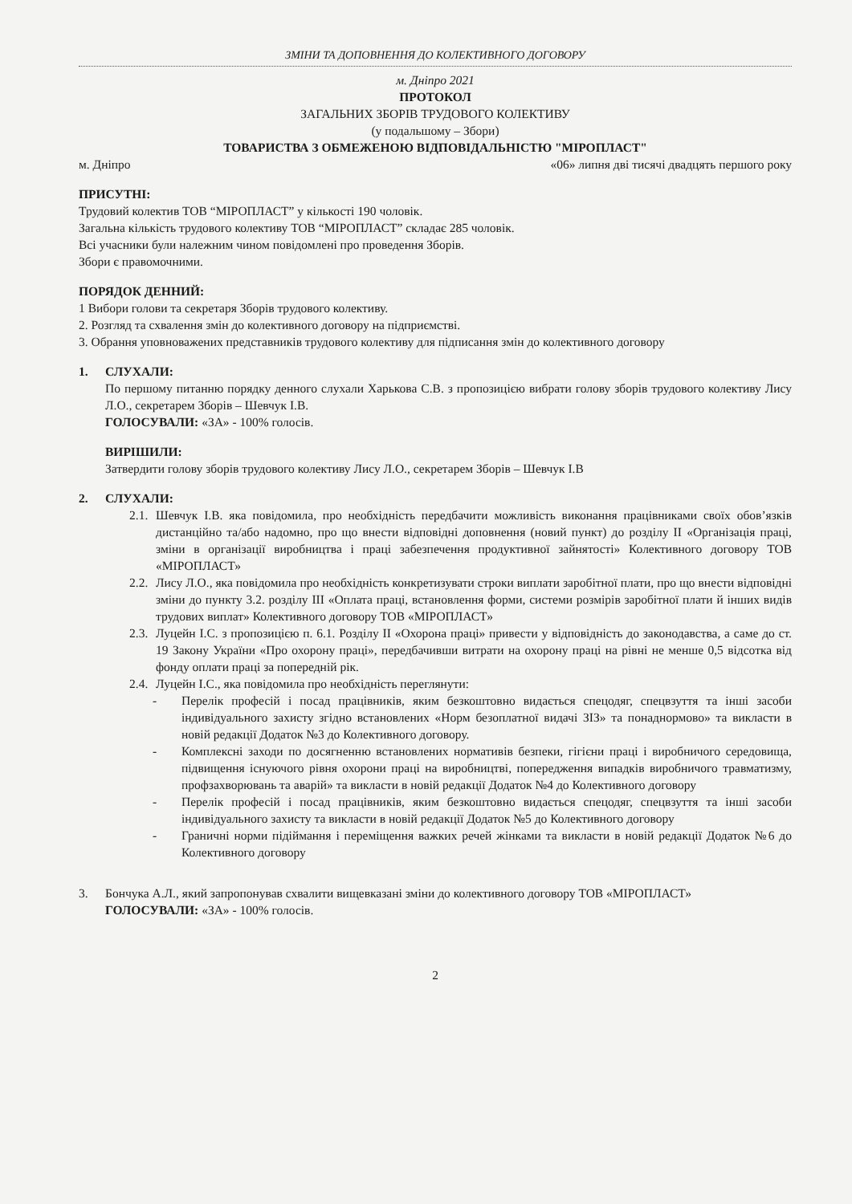ЗМІНИ ТА ДОПОВНЕННЯ ДО КОЛЕКТИВНОГО ДОГОВОРУ
м. Дніпро 2021
ПРОТОКОЛ
ЗАГАЛЬНИХ ЗБОРІВ ТРУДОВОГО КОЛЕКТИВУ
(у подальшому – Збори)
ТОВАРИСТВА З ОБМЕЖЕНОЮ ВІДПОВІДАЛЬНІСТЮ "МІРОПЛАСТ"
м. Дніпро «06» липня дві тисячі двадцять першого року
ПРИСУТНІ:
Трудовий колектив ТОВ “МІРОПЛАСТ” у кількості 190 чоловік.
Загальна кількість трудового колективу ТОВ “МІРОПЛАСТ” складає 285 чоловік.
Всі учасники були належним чином повідомлені про проведення Зборів.
Збори є правомочними.
ПОРЯДОК ДЕННИЙ:
1 Вибори голови та секретаря Зборів трудового колективу.
2. Розгляд та схвалення змін до колективного договору на підприємстві.
3. Обрання уповноважених представників трудового колективу для підписання змін до колективного договору
1. СЛУХАЛИ:
По першому питанню порядку денного слухали Харькова С.В. з пропозицією вибрати голову зборів трудового колективу Лису Л.О., секретарем Зборів – Шевчук І.В.
ГОЛОСУВАЛИ: «ЗА» - 100% голосів.
ВИРІШИЛИ:
Затвердити голову зборів трудового колективу Лису Л.О., секретарем Зборів – Шевчук І.В
2. СЛУХАЛИ:
2.1.
Шевчук І.В. яка повідомила, про необхідність передбачити можливість виконання працівниками своїх обов’язків дистанційно та/або надомно, про що внести відповідні доповнення (новий пункт) до розділу II «Організація праці, зміни в організації виробництва і праці забезпечення продуктивної зайнятості» Колективного договору ТОВ «МІРОПЛАСТ»
2.2.
Лису Л.О., яка повідомила про необхідність конкретизувати строки виплати заробітної плати, про що внести відповідні зміни до пункту 3.2. розділу III «Оплата праці, встановлення форми, системи розмірів заробітної плати й інших видів трудових виплат» Колективного договору ТОВ «МІРОПЛАСТ»
2.3.
Луцейн І.С. з пропозицією п. 6.1. Розділу II «Охорона праці» привести у відповідність до законодавства, а саме до ст. 19 Закону України «Про охорону праці», передбачивши витрати на охорону праці на рівні не менше 0,5 відсотка від фонду оплати праці за попередній рік.
2.4.
Луцейн І.С., яка повідомила про необхідність переглянути:
- Перелік професій і посад працівників, яким безкоштовно видається спецодяг, спецвзуття та інші засоби індивідуального захисту згідно встановлених «Норм безоплатної видачі ЗІЗ» та понаднормово» та викласти в новій редакції Додаток №3 до Колективного договору.
- Комплексні заходи по досягненню встановлених нормативів безпеки, гігієни праці і виробничого середовища, підвищення існуючого рівня охорони праці на виробництві, попередження випадків виробничого травматизму, профзахворювань та аварій» та викласти в новій редакції Додаток №4 до Колективного договору
- Перелік професій і посад працівників, яким безкоштовно видається спецодяг, спецвзуття та інші засоби індивідуального захисту та викласти в новій редакції Додаток №5 до Колективного договору
- Граничні норми підіймання і переміщення важких речей жінками та викласти в новій редакції Додаток №6 до Колективного договору
3. Бончука А.Л., який запропонував схвалити вищевказані зміни до колективного договору ТОВ «МІРОПЛАСТ»
ГОЛОСУВАЛИ: «ЗА» - 100% голосів.
2